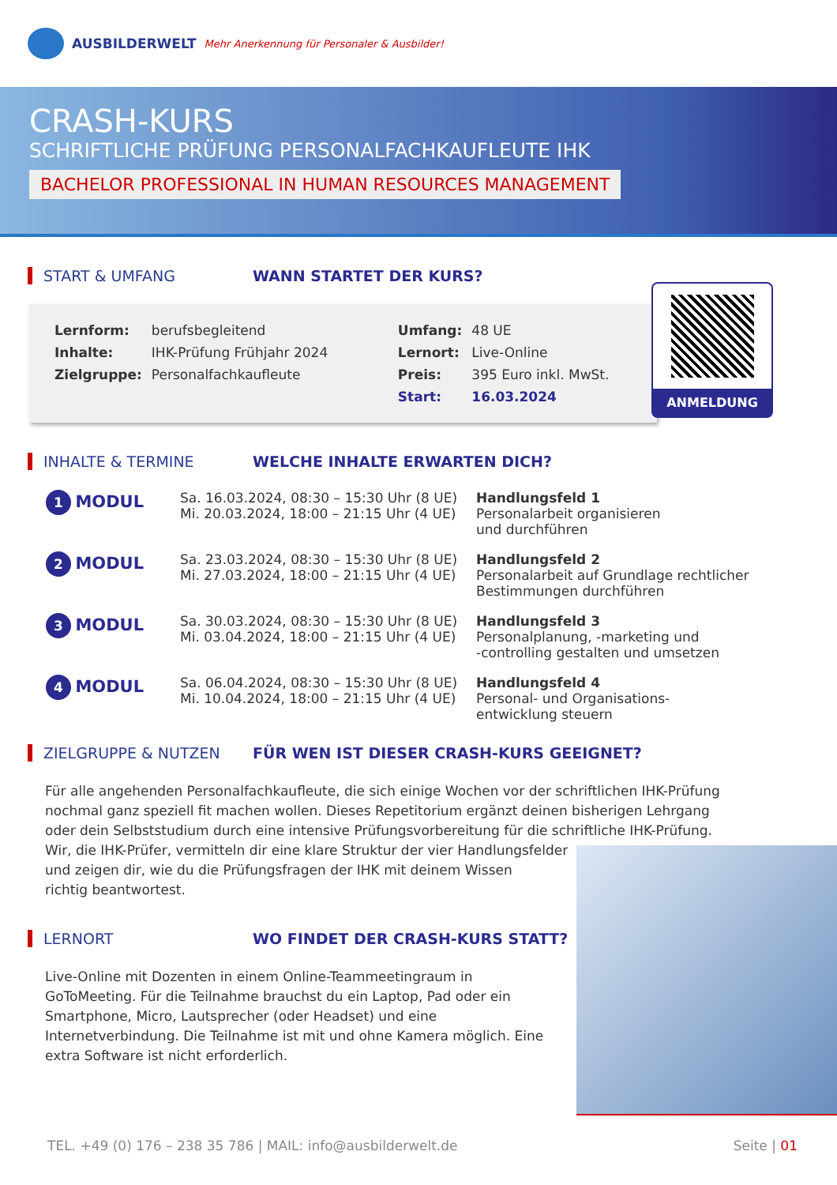AUSBILDERWELT Mehr Anerkennung für Personaler & Ausbilder!
CRASH-KURS
SCHRIFTLICHE PRÜFUNG PERSONALFACHKAUFLEUTE IHK
BACHELOR PROFESSIONAL IN HUMAN RESOURCES MANAGEMENT
START & UMFANG WANN STARTET DER KURS?
| Lernform: | berufsbegleitend | Umfang: | 48 UE |
| Inhalte: | IHK-Prüfung Frühjahr 2024 | Lernort: | Live-Online |
| Zielgruppe: | Personalfachkaufleute | Preis: | 395 Euro inkl. MwSt. |
| | | Start: | 16.03.2024 |
ANMELDUNG
INHALTE & TERMINE WELCHE INHALTE ERWARTEN DICH?
| 1 MODUL | Sa. 16.03.2024, 08:30 – 15:30 Uhr (8 UE) Mi. 20.03.2024, 18:00 – 21:15 Uhr (4 UE) | Handlungsfeld 1 Personalarbeit organisieren und durchführen |
| 2 MODUL | Sa. 23.03.2024, 08:30 – 15:30 Uhr (8 UE) Mi. 27.03.2024, 18:00 – 21:15 Uhr (4 UE) | Handlungsfeld 2 Personalarbeit auf Grundlage rechtlicher Bestimmungen durchführen |
| 3 MODUL | Sa. 30.03.2024, 08:30 – 15:30 Uhr (8 UE) Mi. 03.04.2024, 18:00 – 21:15 Uhr (4 UE) | Handlungsfeld 3 Personalplanung, -marketing und -controlling gestalten und umsetzen |
| 4 MODUL | Sa. 06.04.2024, 08:30 – 15:30 Uhr (8 UE) Mi. 10.04.2024, 18:00 – 21:15 Uhr (4 UE) | Handlungsfeld 4 Personal- und Organisations- entwicklung steuern |
ZIELGRUPPE & NUTZEN
FÜR WEN IST DIESER CRASH-KURS GEEIGNET?
Für alle angehenden Personalfachkaufleute, die sich einige Wochen vor der schriftlichen IHK-Prüfung nochmal ganz speziell fit machen wollen. Dieses Repetitorium ergänzt deinen bisherigen Lehrgang oder dein Selbststudium durch eine intensive Prüfungsvorbereitung für die schriftliche IHK-Prüfung.
Wir, die IHK-Prüfer, vermitteln dir eine klare Struktur der vier Handlungsfelder
und zeigen dir, wie du die Prüfungsfragen der IHK mit deinem Wissen
richtig beantwortest.
LERNORT
WO FINDET DER CRASH-KURS STATT?
Live-Online mit Dozenten in einem Online-Teammeetingraum in GoToMeeting. Für die Teilnahme brauchst du ein Laptop, Pad oder ein Smartphone, Micro, Lautsprecher (oder Headset) und eine Internetverbindung. Die Teilnahme ist mit und ohne Kamera möglich. Eine extra Software ist nicht erforderlich.
TEL. +49 (0) 176 – 238 35 786 | MAIL: info@ausbilderwelt.de Seite | 01